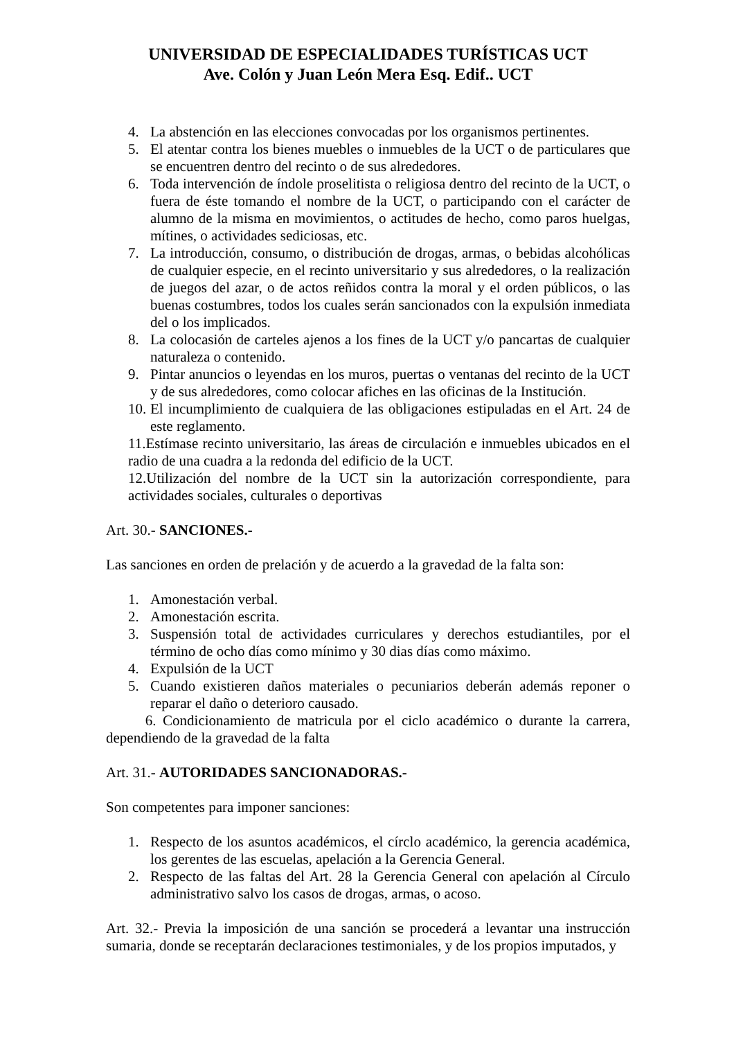UNIVERSIDAD DE ESPECIALIDADES TURÍSTICAS UCT
Ave. Colón y Juan León Mera Esq. Edif.. UCT
4. La abstención en las elecciones convocadas por los organismos pertinentes.
5. El atentar contra los bienes muebles o inmuebles de la UCT o de particulares que se encuentren dentro del recinto o de sus alrededores.
6. Toda intervención de índole proselitista o religiosa dentro del recinto de la UCT, o fuera de éste tomando el nombre de la UCT, o participando con el carácter de alumno de la misma en movimientos, o actitudes de hecho, como paros huelgas, mítines, o actividades sediciosas, etc.
7. La introducción, consumo, o distribución de drogas, armas, o bebidas alcohólicas de cualquier especie, en el recinto universitario y sus alrededores, o la realización de juegos del azar, o de actos reñidos contra la moral y el orden públicos, o las buenas costumbres, todos los cuales serán sancionados con la expulsión inmediata del o los implicados.
8. La colocasión de carteles ajenos a los fines de la UCT y/o pancartas de cualquier naturaleza o contenido.
9. Pintar anuncios o leyendas en los muros, puertas o ventanas del recinto de la UCT y de sus alrededores, como colocar afiches en las oficinas de la Institución.
10. El incumplimiento de cualquiera de las obligaciones estipuladas en el Art. 24 de este reglamento.
11.Estímase recinto universitario, las áreas de circulación e inmuebles ubicados en el radio de una cuadra a la redonda del edificio de la UCT.
12.Utilización del nombre de la UCT sin la autorización correspondiente, para actividades sociales, culturales o deportivas
Art. 30.- SANCIONES.-
Las sanciones en orden de prelación y de acuerdo a la gravedad de la falta son:
1. Amonestación verbal.
2. Amonestación escrita.
3. Suspensión total de actividades curriculares y derechos estudiantiles, por el término de ocho días como mínimo y 30 dias días como máximo.
4. Expulsión de la UCT
5. Cuando existieren daños materiales o pecuniarios deberán además reponer o reparar el daño o deterioro causado.
6. Condicionamiento de matricula por el ciclo académico o durante la carrera, dependiendo de la gravedad de la falta
Art. 31.- AUTORIDADES SANCIONADORAS.-
Son competentes para imponer sanciones:
1. Respecto de los asuntos académicos, el círclo académico, la gerencia académica, los gerentes de las escuelas, apelación a la Gerencia General.
2. Respecto de las faltas del Art. 28 la Gerencia General con apelación al Círculo administrativo salvo los casos de drogas, armas, o acoso.
Art. 32.- Previa la imposición de una sanción se procederá a levantar una instrucción sumaria, donde se receptarán declaraciones testimoniales, y de los propios imputados, y